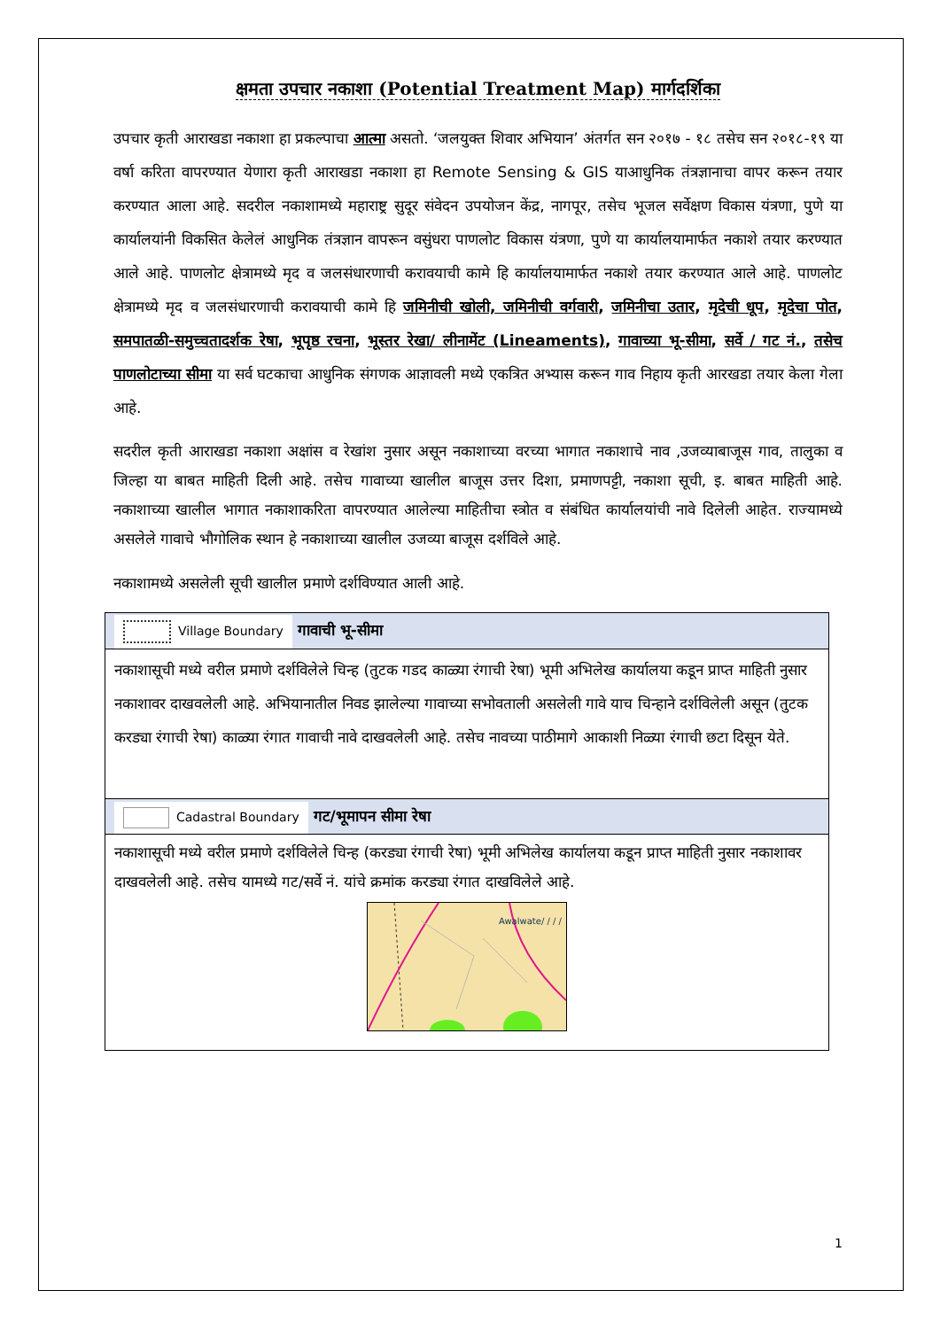क्षमता उपचार नकाशा (Potential Treatment Map) मार्गदर्शिका
उपचार कृती आराखडा नकाशा हा प्रकल्पाचा आत्मा असतो. ‘जलयुक्त शिवार अभियान’ अंतर्गत सन २०१७ - १८ तसेच सन २०१८-१९ या वर्षा करिता वापरण्यात येणारा कृती आराखडा नकाशा हा Remote Sensing & GIS याआधुनिक तंत्रज्ञानाचा वापर करून तयार करण्यात आला आहे. सदरील नकाशामध्ये महाराष्ट्र सुदूर संवेदन उपयोजन केंद्र, नागपूर, तसेच भूजल सर्वेक्षण विकास यंत्रणा, पुणे या कार्यालयांनी विकसित केलेलं आधुनिक तंत्रज्ञान वापरून वसुंधरा पाणलोट विकास यंत्रणा, पुणे या कार्यालयामार्फत नकाशे तयार करण्यात आले आहे. पाणलोट क्षेत्रामध्ये मृद व जलसंधारणाची करावयाची कामे हि कार्यालयामार्फत नकाशे तयार करण्यात आले आहे. पाणलोट क्षेत्रामध्ये मृद व जलसंधारणाची करावयाची कामे हि जमिनीची खोली, जमिनीची वर्गवारी, जमिनीचा उतार, मृदेची धूप, मृदेचा पोत, समपातळी-समुच्चतादर्शक रेषा, भूपृष्ठ रचना, भूस्तर रेखा/ लीनामेंट (Lineaments), गावाच्या भू-सीमा, सर्वे / गट नं., तसेच पाणलोटाच्या सीमा या सर्व घटकाचा आधुनिक संगणक आज्ञावली मध्ये एकत्रित अभ्यास करून गाव निहाय कृती आरखडा तयार केला गेला आहे.
सदरील कृती आराखडा नकाशा अक्षांस व रेखांश नुसार असून नकाशाच्या वरच्या भागात नकाशाचे नाव ,उजव्याबाजूस गाव, तालुका व जिल्हा या बाबत माहिती दिली आहे. तसेच गावाच्या खालील बाजूस उत्तर दिशा, प्रमाणपट्टी, नकाशा सूची, इ. बाबत माहिती आहे. नकाशाच्या खालील भागात नकाशाकरिता वापरण्यात आलेल्या माहितीचा स्त्रोत व संबंधित कार्यालयांची नावे दिलेली आहेत. राज्यामध्ये असलेले गावाचे भौगोलिक स्थान हे नकाशाच्या खालील उजव्या बाजूस दर्शविले आहे.
नकाशामध्ये असलेली सूची खालील प्रमाणे दर्शविण्यात आली आहे.
| Village Boundary गावाची भू-सीमा |
| नकाशासूची मध्ये वरील प्रमाणे दर्शविलेले चिन्ह (तुटक गडद काळ्या रंगाची रेषा) भूमी अभिलेख कार्यालया कडून प्राप्त माहिती नुसार नकाशावर दाखवलेली आहे. अभियानातील निवड झालेल्या गावाच्या सभोवताली असलेली गावे याच चिन्हाने दर्शविलेली असून (तुटक करड्या रंगाची रेषा) काळ्या रंगात गावाची नावे दाखवलेली आहे. तसेच नावच्या पाठीमागे आकाशी निळ्या रंगाची छटा दिसून येते. |
| Cadastral Boundary गट/भूमापन सीमा रेषा |
| नकाशासूची मध्ये वरील प्रमाणे दर्शविलेले चिन्ह (करड्या रंगाची रेषा) भूमी अभिलेख कार्यालया कडून प्राप्त माहिती नुसार नकाशावर दाखवलेली आहे. तसेच यामध्ये गट/सर्वे नं. यांचे क्रमांक करड्या रंगात दाखविलेले आहे. Awalwate/ / / / |
1